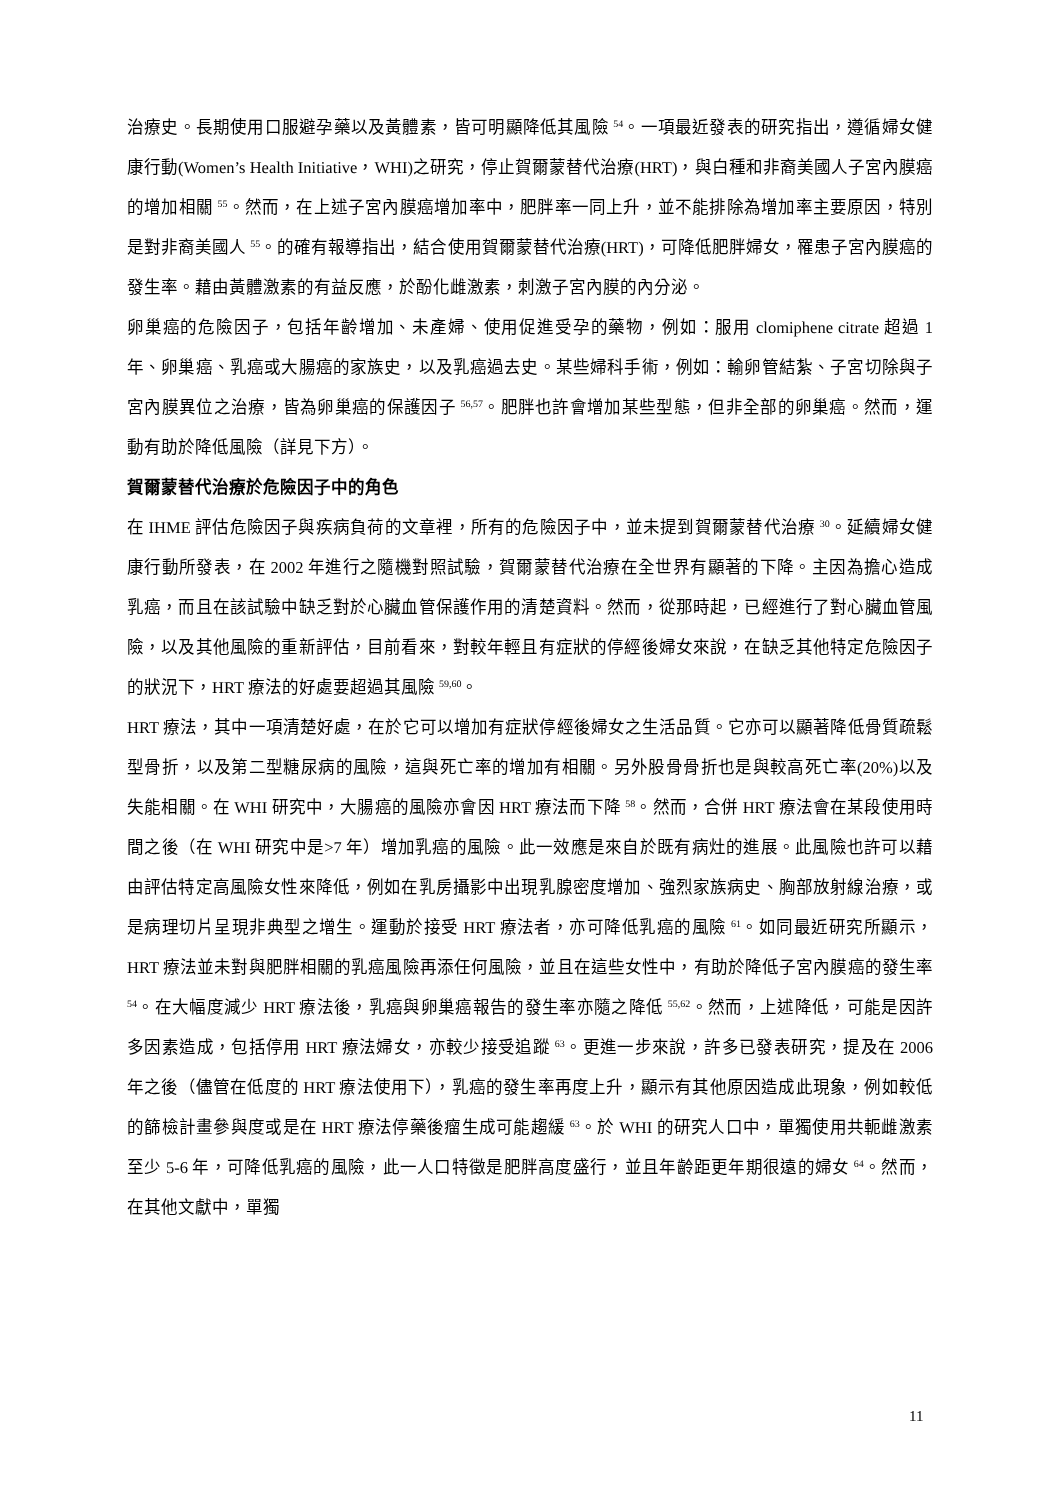治療史。長期使用口服避孕藥以及黃體素，皆可明顯降低其風險 <sup>54</sup>。一項最近發表的研究指出，遵循婦女健康行動(Women’s Health Initiative，WHI)之研究，停止賀爾蒙替代治療(HRT)，與白種和非裔美國人子宮內膜癌的增加相關 <sup>55</sup>。然而，在上述子宮內膜癌增加率中，肥胖率一同上升，並不能排除為增加率主要原因，特別是對非裔美國人 <sup>55</sup>。的確有報導指出，結合使用賀爾蒙替代治療(HRT)，可降低肥胖婦女，罹患子宮內膜癌的發生率。藉由黃體激素的有益反應，於酚化雌激素，刺激子宮內膜的內分泌。
卵巢癌的危險因子，包括年齡增加、未產婦、使用促進受孕的藥物，例如：服用 clomiphene citrate 超過 1 年、卵巢癌、乳癌或大腸癌的家族史，以及乳癌過去史。某些婦科手術，例如：輸卵管結紮、子宮切除與子宮內膜異位之治療，皆為卵巢癌的保護因子 <sup>56,57</sup>。肥胖也許會增加某些型態，但非全部的卵巢癌。然而，運動有助於降低風險（詳見下方）。
賀爾蒙替代治療於危險因子中的角色
在 IHME 評估危險因子與疾病負荷的文章裡，所有的危險因子中，並未提到賀爾蒙替代治療 <sup>30</sup>。延續婦女健康行動所發表，在 2002 年進行之隨機對照試驗，賀爾蒙替代治療在全世界有顯著的下降。主因為擔心造成乳癌，而且在該試驗中缺乏對於心臟血管保護作用的清楚資料。然而，從那時起，已經進行了對心臟血管風險，以及其他風險的重新評估，目前看來，對較年輕且有症狀的停經後婦女來說，在缺乏其他特定危險因子的狀況下，HRT 療法的好處要超過其風險 <sup>59,60</sup>。
HRT 療法，其中一項清楚好處，在於它可以增加有症狀停經後婦女之生活品質。它亦可以顯著降低骨質疏鬆型骨折，以及第二型糖尿病的風險，這與死亡率的增加有相關。另外股骨骨折也是與較高死亡率(20%)以及失能相關。在 WHI 研究中，大腸癌的風險亦會因 HRT 療法而下降 <sup>58</sup>。然而，合併 HRT 療法會在某段使用時間之後（在 WHI 研究中是>7 年）增加乳癌的風險。此一效應是來自於既有病灶的進展。此風險也許可以藉由評估特定高風險女性來降低，例如在乳房攝影中出現乳腺密度增加、強烈家族病史、胸部放射線治療，或是病理切片呈現非典型之增生。運動於接受 HRT 療法者，亦可降低乳癌的風險 <sup>61</sup>。如同最近研究所顯示，HRT 療法並未對與肥胖相關的乳癌風險再添任何風險，並且在這些女性中，有助於降低子宮內膜癌的發生率 <sup>54</sup>。在大幅度減少 HRT 療法後，乳癌與卵巢癌報告的發生率亦隨之降低 <sup>55,62</sup>。然而，上述降低，可能是因許多因素造成，包括停用 HRT 療法婦女，亦較少接受追蹤 <sup>63</sup>。更進一步來說，許多已發表研究，提及在 2006 年之後（儘管在低度的 HRT 療法使用下），乳癌的發生率再度上升，顯示有其他原因造成此現象，例如較低的篩檢計畫參與度或是在 HRT 療法停藥後瘤生成可能趨緩 <sup>63</sup>。於 WHI 的研究人口中，單獨使用共軛雌激素至少 5-6 年，可降低乳癌的風險，此一人口特徵是肥胖高度盛行，並且年齡距更年期很遠的婦女 <sup>64</sup>。然而，在其他文獻中，單獨
11